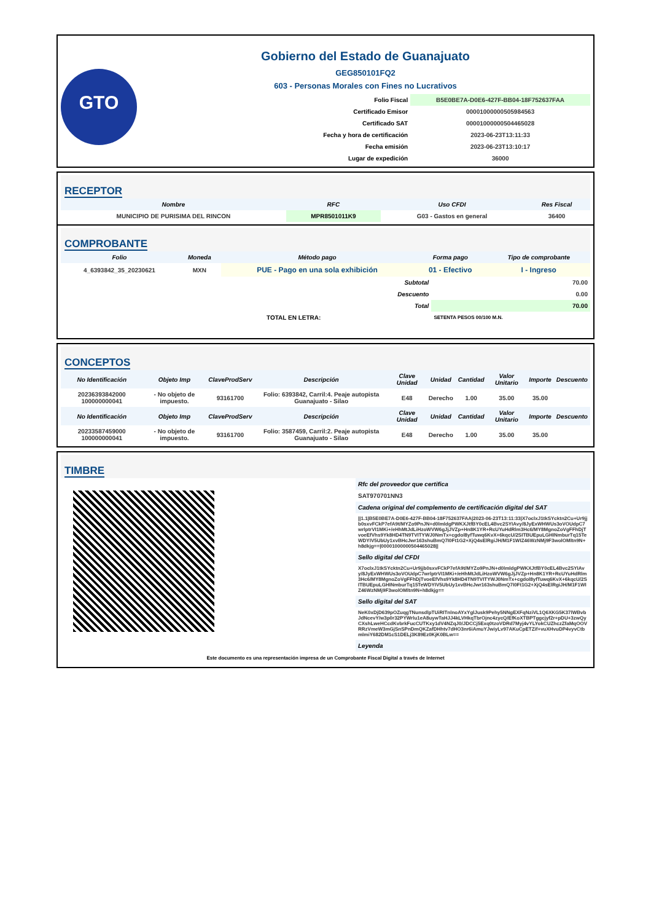GTO
Gobierno del Estado de Guanajuato
GEG850101FQ2
603 - Personas Morales con Fines no Lucrativos
| Folio Fiscal | B5E0BE7A-D0E6-427F-BB04-18F752637FAA |
| Certificado Emisor | 00001000000505984563 |
| Certificado SAT | 00001000000504465028 |
| Fecha y hora de certificación | 2023-06-23T13:11:33 |
| Fecha emisión | 2023-06-23T13:10:17 |
| Lugar de expedición | 36000 |
RECEPTOR
| Nombre | RFC | Uso CFDI | Res Fiscal |
| --- | --- | --- | --- |
| MUNICIPIO DE PURISIMA DEL RINCON | MPR8501011K9 | G03 - Gastos en general | 36400 |
COMPROBANTE
| Folio | Moneda | Método pago | Forma pago | Tipo de comprobante |
| --- | --- | --- | --- | --- |
| 4_6393842_35_20230621 | MXN | PUE - Pago en una sola exhibición | 01 - Efectivo | I - Ingreso |
| Subtotal | 70.00 |
| Descuento | 0.00 |
| Total | 70.00 |
| TOTAL EN LETRA: | SETENTA PESOS 00/100 M.N. |
CONCEPTOS
| No Identificación | Objeto Imp | ClaveProdServ | Descripción | Clave Unidad | Unidad | Cantidad | Valor Unitario | Importe | Descuento |
| --- | --- | --- | --- | --- | --- | --- | --- | --- | --- |
| 20236393842000 100000000041 | - No objeto de impuesto. | 93161700 | Folio: 6393842, Carril:4. Peaje autopista Guanajuato - Silao | E48 | Derecho | 1.00 | 35.00 | 35.00 | |
| No Identificación | Objeto Imp | ClaveProdServ | Descripción | Clave Unidad | Unidad | Cantidad | Valor Unitario | Importe | Descuento |
| 20233587459000 100000000041 | - No objeto de impuesto. | 93161700 | Folio: 3587459, Carril:2. Peaje autopista Guanajuato - Silao | E48 | Derecho | 1.00 | 35.00 | 35.00 | |
TIMBRE
Rfc del proveedor que certifica
SAT970701NN3
Cadena original del complemento de certificación digital del SAT
||1.1|B5E0BE7A-D0E6-427F-BB04-18F752637FAA|2023-06-23T13:11:33|X7oclxJ1tkSYcktn2Cu+Ur9jjb0sxvFCkP7efA9t/MYZo9PnJN+d0lmldgPWKXJtfBY0cEL4Bvc2SYIAvy/8JyExWHWUs3oVOUdpC7wrlptrVI1MKi+/eHhMtJdLiHzoWVW6gJjJVZp+Hn8K1YR+RcUYuHdRlm3Hc6/MY8MgnoZoVgFFhDjTvoeEfVhs9Yk8HD4TN9TVITYWJ0NmTx+cgdol8yfTuwq6KvX+6kqcU/2SITBUEpuLGHINmburTq15TeWDYIV5UbUy1xvBHcJwr163shuBmQ7I0Ft1G2+XjQ4sElRgiJH/M1F1WIZ46WzNMj9F3wolOMltn9N+h8dkjg==|00001000000504465028||
Sello digital del CFDI
X7oclxJ1tkSYcktn2Cu+Ur9jjb0sxvFCkP7efA9t/MYZo9PnJN+d0lmldgPWKXJtfBY0cEL4Bvc2SYIAvy/8JyExWHWUs3oVOUdpC7wrlptrVI1MKi+/eHhMtJdLiHzoWVW6gJjJVZp+Hn8K1YR+RcUYuHdRlm3Hc6/MY8MgnoZoVgFFhDjTvoeEfVhs9Yk8HD4TN9TVITYWJ0NmTx+cgdol8yfTuwq6KvX+6kqcU/2SITBUEpuLGHINmburTq15TeWDYIV5UbUy1xvBHcJwr163shuBmQ7I0Ft1G2+XjQ4sElRgiJH/M1F1WIZ46WzNMj9F3wolOMltn9N+h8dkjg==
Sello digital del SAT
NeK0xDjD639pOZuqgTNunsdlpTUiRITnlnoAYxYglJusk9Pehy5NNgEXFqNziVL1Q6XKG5K37lWBvbJdNcevY/w3p0r32PYWrlu1eA8uywTaHJJ4kLVHkqTbrOjnc4zycQ/EfKoXTBPTggcjyf2r+pDU+3zwQyCXshLweHCcdKvbrkFucCUTKxy1dV4NZqJ0/JDCCj5Exq0tzoVDRd7Myj4vYLYokCUZhczZfaMqOOVRRzVmeW3mGjSnSPnDmQKZafDHhtv7dHO3nr6iAmuYJwiyLv97AKuCpETZif+vuXHvuDP4vyvCtbmlmiY682DM1cS1DELj3K89Ez0KjK0BLw==
Leyenda
Este documento es una representación impresa de un Comprobante Fiscal Digital a través de Internet